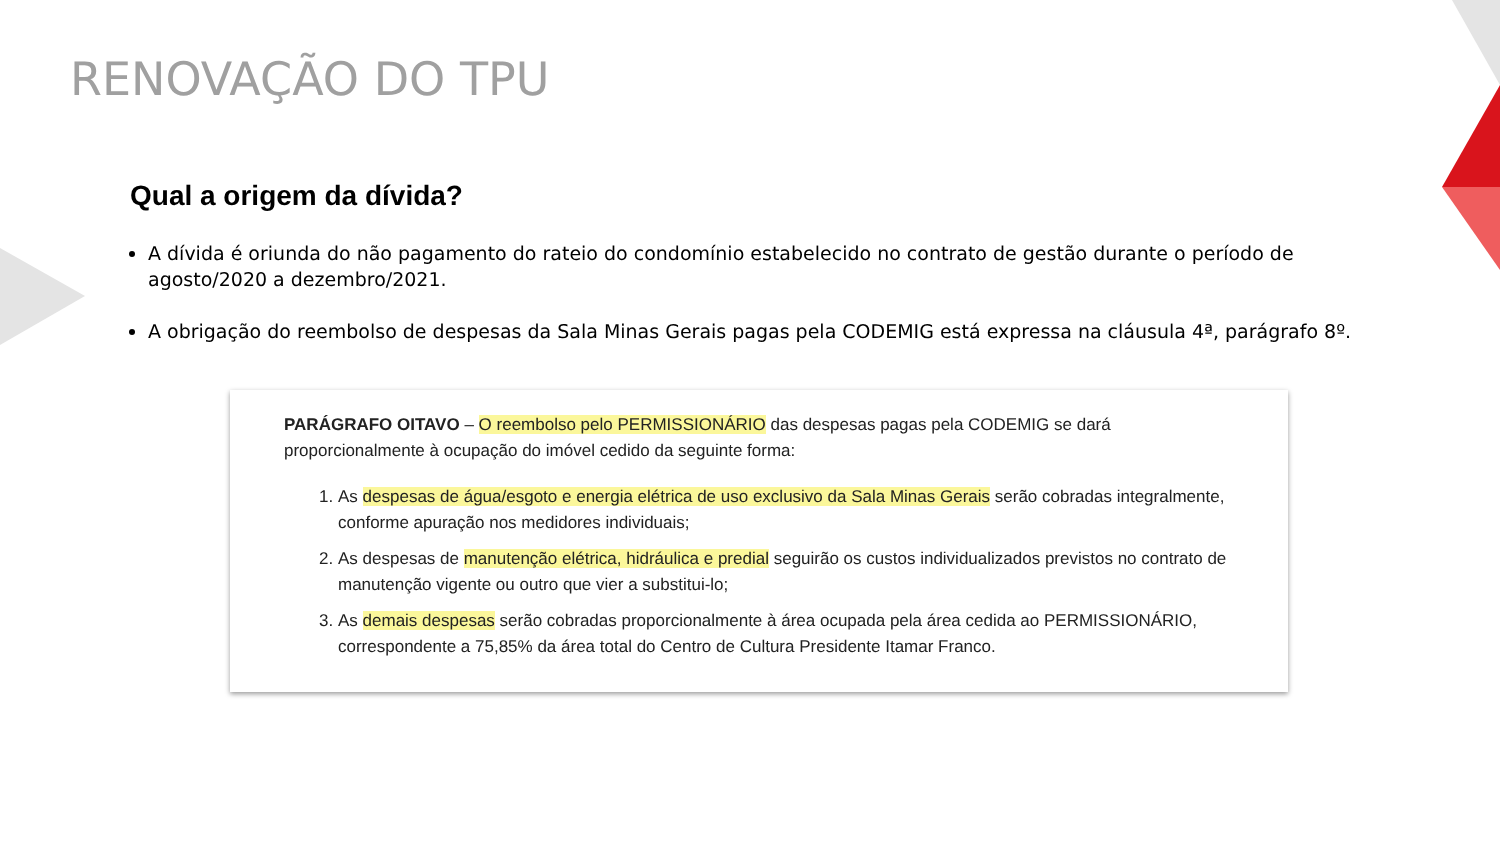RENOVAÇÃO DO TPU
Qual a origem da dívida?
A dívida é oriunda do não pagamento do rateio do condomínio estabelecido no contrato de gestão durante o período de agosto/2020 a dezembro/2021.
A obrigação do reembolso de despesas da Sala Minas Gerais pagas pela CODEMIG está expressa na cláusula 4ª, parágrafo 8º.
PARÁGRAFO OITAVO – O reembolso pelo PERMISSIONÁRIO das despesas pagas pela CODEMIG se dará proporcionalmente à ocupação do imóvel cedido da seguinte forma:
1. As despesas de água/esgoto e energia elétrica de uso exclusivo da Sala Minas Gerais serão cobradas integralmente, conforme apuração nos medidores individuais;
2. As despesas de manutenção elétrica, hidráulica e predial seguirão os custos individualizados previstos no contrato de manutenção vigente ou outro que vier a substitui-lo;
3. As demais despesas serão cobradas proporcionalmente à área ocupada pela área cedida ao PERMISSIONÁRIO, correspondente a 75,85% da área total do Centro de Cultura Presidente Itamar Franco.